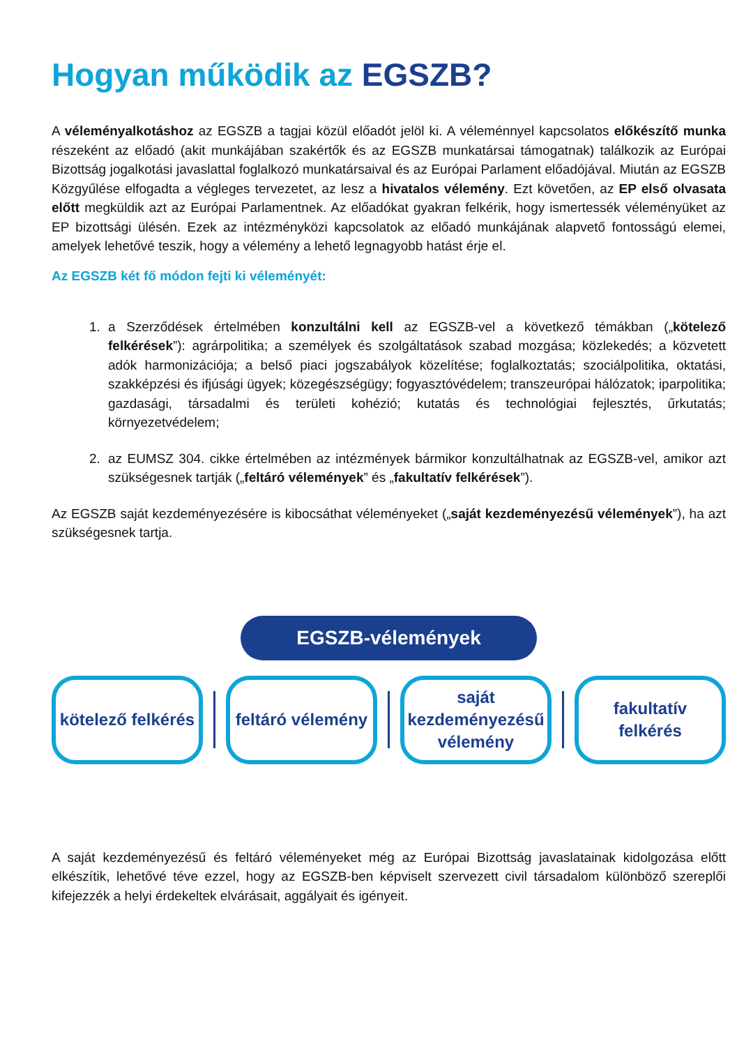Hogyan működik az EGSZB?
A véleményalkotáshoz az EGSZB a tagjai közül előadót jelöl ki. A véleménnyel kapcsolatos előkészítő munka részeként az előadó (akit munkájában szakértők és az EGSZB munkatársai támogatnak) találkozik az Európai Bizottság jogalkotási javaslattal foglalkozó munkatársaival és az Európai Parlament előadójával. Miután az EGSZB Közgyűlése elfogadta a végleges tervezetet, az lesz a hivatalos vélemény. Ezt követően, az EP első olvasata előtt megküldik azt az Európai Parlamentnek. Az előadókat gyakran felkérik, hogy ismertessék véleményüket az EP bizottsági ülésén. Ezek az intézményközi kapcsolatok az előadó munkájának alapvető fontosságú elemei, amelyek lehetővé teszik, hogy a vélemény a lehető legnagyobb hatást érje el.
Az EGSZB két fő módon fejti ki véleményét:
1. a Szerződések értelmében konzultálni kell az EGSZB-vel a következő témákban („kötelező felkérések”): agrárpolitika; a személyek és szolgáltatások szabad mozgása; közlekedés; a közvetett adók harmonizációja; a belső piaci jogszabályok közelítése; foglalkoztatás; szociálpolitika, oktatási, szakképzési és ifjúsági ügyek; közegészségügy; fogyasztóvédelem; transzeurópai hálózatok; iparpolitika; gazdasági, társadalmi és területi kohézió; kutatás és technológiai fejlesztés, űrkutatás; környezetvédelem;
2. az EUMSZ 304. cikke értelmében az intézmények bármikor konzultálhatnak az EGSZB-vel, amikor azt szükségesnek tartják („feltáró vélemények” és „fakultatív felkérések”).
Az EGSZB saját kezdeményezésére is kibocsáthat véleményeket („saját kezdeményezésű vélemények”), ha azt szükségesnek tartja.
EGSZB-vélemények
kötelező felkérés
feltáró vélemény
saját
kezdeményezésű
vélemény
fakultatív
felkérés
A saját kezdeményezésű és feltáró véleményeket még az Európai Bizottság javaslatainak kidolgozása előtt elkészítik, lehetővé téve ezzel, hogy az EGSZB-ben képviselt szervezett civil társadalom különböző szereplői kifejezzék a helyi érdekeltek elvárásait, aggályait és igényeit.